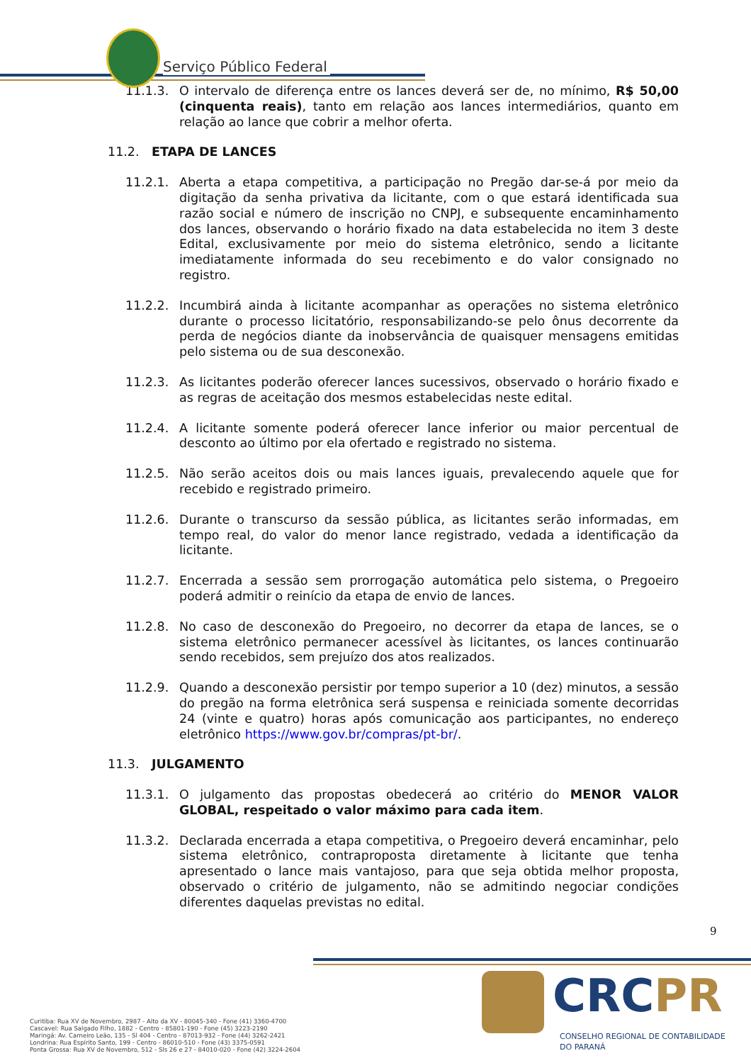Serviço Público Federal
11.1.3. O intervalo de diferença entre os lances deverá ser de, no mínimo, R$ 50,00 (cinquenta reais), tanto em relação aos lances intermediários, quanto em relação ao lance que cobrir a melhor oferta.
11.2. ETAPA DE LANCES
11.2.1. Aberta a etapa competitiva, a participação no Pregão dar-se-á por meio da digitação da senha privativa da licitante, com o que estará identificada sua razão social e número de inscrição no CNPJ, e subsequente encaminhamento dos lances, observando o horário fixado na data estabelecida no item 3 deste Edital, exclusivamente por meio do sistema eletrônico, sendo a licitante imediatamente informada do seu recebimento e do valor consignado no registro.
11.2.2. Incumbirá ainda à licitante acompanhar as operações no sistema eletrônico durante o processo licitatório, responsabilizando-se pelo ônus decorrente da perda de negócios diante da inobservância de quaisquer mensagens emitidas pelo sistema ou de sua desconexão.
11.2.3. As licitantes poderão oferecer lances sucessivos, observado o horário fixado e as regras de aceitação dos mesmos estabelecidas neste edital.
11.2.4. A licitante somente poderá oferecer lance inferior ou maior percentual de desconto ao último por ela ofertado e registrado no sistema.
11.2.5. Não serão aceitos dois ou mais lances iguais, prevalecendo aquele que for recebido e registrado primeiro.
11.2.6. Durante o transcurso da sessão pública, as licitantes serão informadas, em tempo real, do valor do menor lance registrado, vedada a identificação da licitante.
11.2.7. Encerrada a sessão sem prorrogação automática pelo sistema, o Pregoeiro poderá admitir o reinício da etapa de envio de lances.
11.2.8. No caso de desconexão do Pregoeiro, no decorrer da etapa de lances, se o sistema eletrônico permanecer acessível às licitantes, os lances continuarão sendo recebidos, sem prejuízo dos atos realizados.
11.2.9. Quando a desconexão persistir por tempo superior a 10 (dez) minutos, a sessão do pregão na forma eletrônica será suspensa e reiniciada somente decorridas 24 (vinte e quatro) horas após comunicação aos participantes, no endereço eletrônico https://www.gov.br/compras/pt-br/.
11.3. JULGAMENTO
11.3.1. O julgamento das propostas obedecerá ao critério do MENOR VALOR GLOBAL, respeitado o valor máximo para cada item.
11.3.2. Declarada encerrada a etapa competitiva, o Pregoeiro deverá encaminhar, pelo sistema eletrônico, contraproposta diretamente à licitante que tenha apresentado o lance mais vantajoso, para que seja obtida melhor proposta, observado o critério de julgamento, não se admitindo negociar condições diferentes daquelas previstas no edital.
9
Curitiba: Rua XV de Novembro, 2987 - Alto da XV - 80045-340 - Fone (41) 3360-4700
Cascavel: Rua Salgado Filho, 1882 - Centro - 85801-190 - Fone (45) 3223-2190
Maringá: Av. Carneiro Leão, 135 - Sl 404 - Centro - 87013-932 - Fone (44) 3262-2421
Londrina: Rua Espírito Santo, 199 - Centro - 86010-510 - Fone (43) 3375-0591
Ponta Grossa: Rua XV de Novembro, 512 - Sls 26 e 27 - 84010-020 - Fone (42) 3224-2604
CRCPR
CONSELHO REGIONAL DE CONTABILIDADE
DO PARANÁ